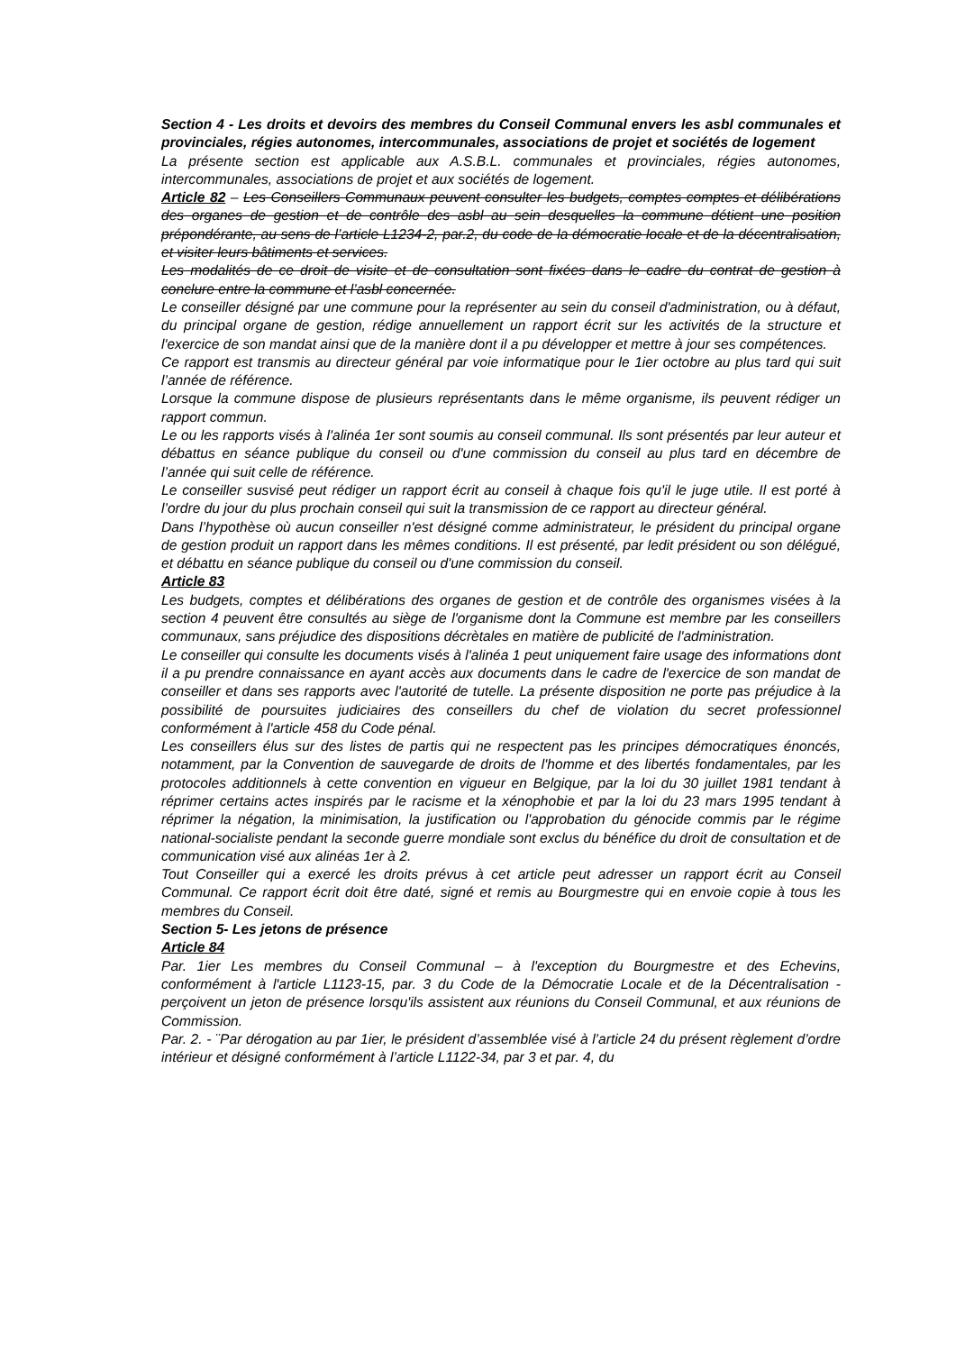Section 4 - Les droits et devoirs des membres du Conseil Communal envers les asbl communales et provinciales, régies autonomes, intercommunales, associations de projet et sociétés de logement
La présente section est applicable aux A.S.B.L. communales et provinciales, régies autonomes, intercommunales, associations de projet et aux sociétés de logement.
Article 82 – Les Conseillers Communaux peuvent consulter les budgets, comptes comptes et délibérations des organes de gestion et de contrôle des asbl au sein desquelles la commune détient une position prépondérante, au sens de l’article L1234-2, par.2, du code de la démocratie locale et de la décentralisation, et visiter leurs bâtiments et services.
Les modalités de ce droit de visite et de consultation sont fixées dans le cadre du contrat de gestion à conclure entre la commune et l’asbl concernée.
Le conseiller désigné par une commune pour la représenter au sein du conseil d'administration, ou à défaut, du principal organe de gestion, rédige annuellement un rapport écrit sur les activités de la structure et l'exercice de son mandat ainsi que de la manière dont il a pu développer et mettre à jour ses compétences.
Ce rapport est transmis au directeur général par voie informatique pour le 1ier octobre au plus tard qui suit l’année de référence.
Lorsque la commune dispose de plusieurs représentants dans le même organisme, ils peuvent rédiger un rapport commun.
Le ou les rapports visés à l'alinéa 1er sont soumis au conseil communal. Ils sont présentés par leur auteur et débattus en séance publique du conseil ou d'une commission du conseil au plus tard en décembre de l’année qui suit celle de référence.
Le conseiller susvisé peut rédiger un rapport écrit au conseil à chaque fois qu'il le juge utile. Il est porté à l’ordre du jour du plus prochain conseil qui suit la transmission de ce rapport au directeur général.
Dans l’hypothèse où aucun conseiller n'est désigné comme administrateur, le président du principal organe de gestion produit un rapport dans les mêmes conditions. Il est présenté, par ledit président ou son délégué, et débattu en séance publique du conseil ou d'une commission du conseil.
Article 83
Les budgets, comptes et délibérations des organes de gestion et de contrôle des organismes visées à la section 4 peuvent être consultés au siège de l'organisme dont la Commune est membre par les conseillers communaux, sans préjudice des dispositions décrètales en matière de publicité de l'administration.
Le conseiller qui consulte les documents visés à l'alinéa 1 peut uniquement faire usage des informations dont il a pu prendre connaissance en ayant accès aux documents dans le cadre de l'exercice de son mandat de conseiller et dans ses rapports avec l'autorité de tutelle. La présente disposition ne porte pas préjudice à la possibilité de poursuites judiciaires des conseillers du chef de violation du secret professionnel conformément à l'article 458 du Code pénal.
Les conseillers élus sur des listes de partis qui ne respectent pas les principes démocratiques énoncés, notamment, par la Convention de sauvegarde de droits de l'homme et des libertés fondamentales, par les protocoles additionnels à cette convention en vigueur en Belgique, par la loi du 30 juillet 1981 tendant à réprimer certains actes inspirés par le racisme et la xénophobie et par la loi du 23 mars 1995 tendant à réprimer la négation, la minimisation, la justification ou l'approbation du génocide commis par le régime national-socialiste pendant la seconde guerre mondiale sont exclus du bénéfice du droit de consultation et de communication visé aux alinéas 1er à 2.
Tout Conseiller qui a exercé les droits prévus à cet article peut adresser un rapport écrit au Conseil Communal. Ce rapport écrit doit être daté, signé et remis au Bourgmestre qui en envoie copie à tous les membres du Conseil.
Section 5- Les jetons de présence
Article 84
Par. 1ier Les membres du Conseil Communal – à l'exception du Bourgmestre et des Echevins, conformément à l'article L1123-15, par. 3 du Code de la Démocratie Locale et de la Décentralisation - perçoivent un jeton de présence lorsqu'ils assistent aux réunions du Conseil Communal, et aux réunions de Commission.
Par. 2. - ¨Par dérogation au par 1ier, le président d’assemblée visé à l’article 24 du présent règlement d’ordre intérieur et désigné conformément à l’article L1122-34, par 3 et par. 4, du